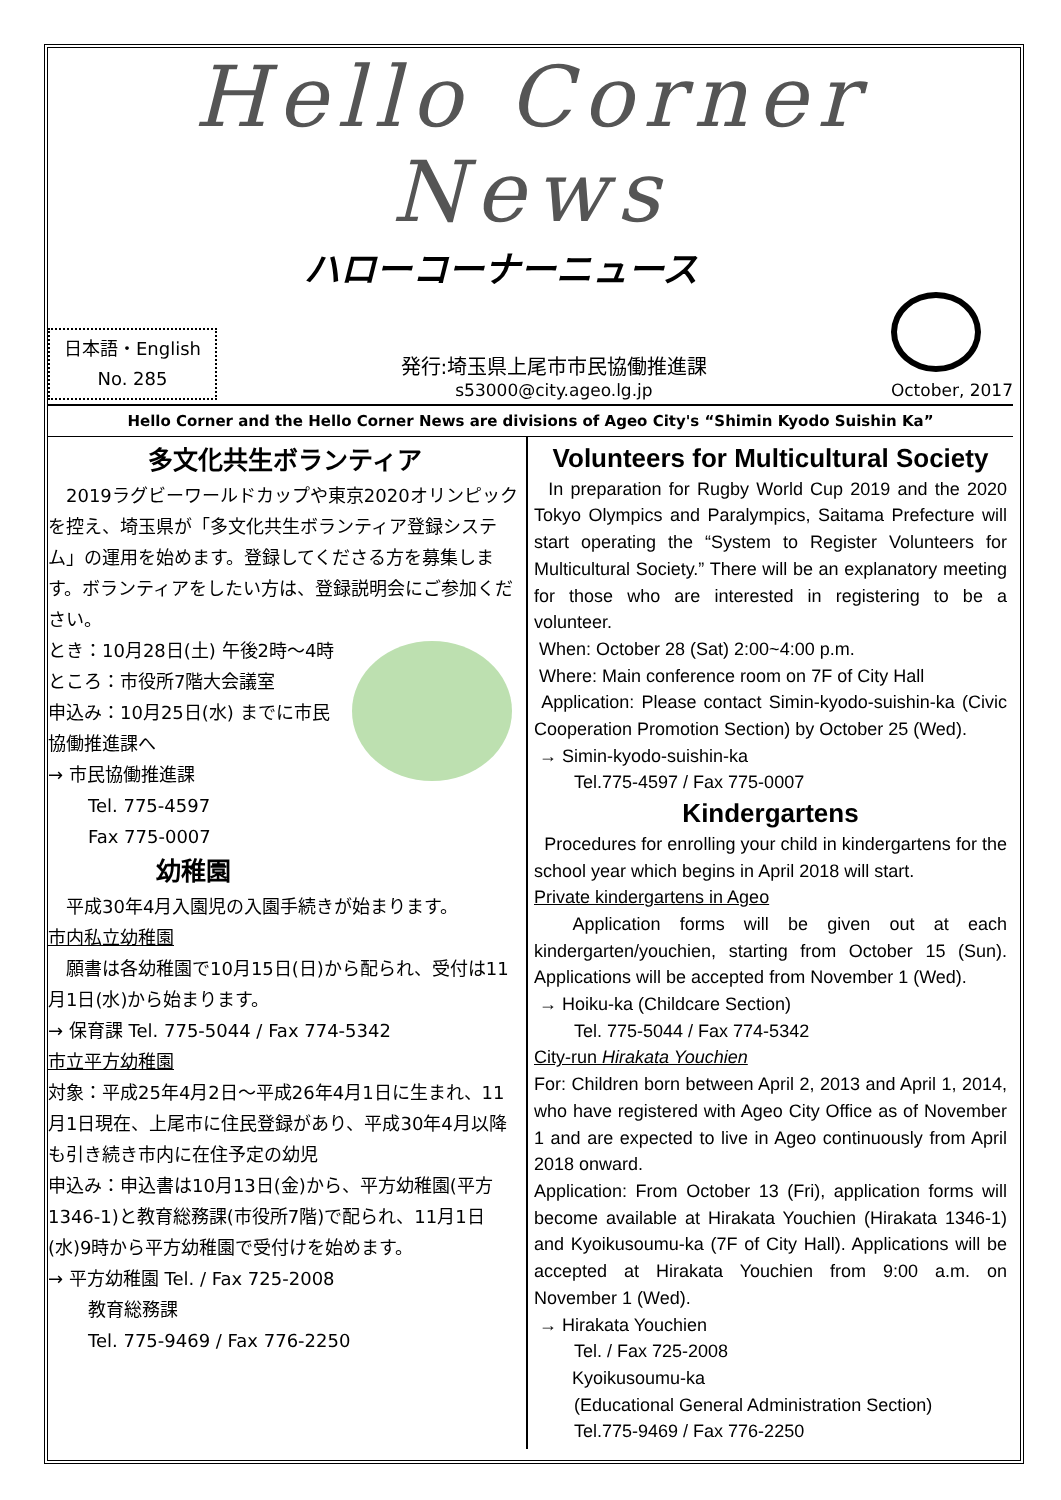Hello Corner News
ハローコーナーニュース
日本語・English
No. 285
発行:埼玉県上尾市市民協働推進課
s53000@city.ageo.lg.jp
October, 2017
Hello Corner and the Hello Corner News are divisions of Ageo City's “Shimin Kyodo Suishin Ka”
多文化共生ボランティア
　2019ラグビーワールドカップや東京2020オリンピックを控え、埼玉県が「多文化共生ボランティア登録システム」の運用を始めます。登録してくださる方を募集します。ボランティアをしたい方は、登録説明会にご参加ください。
とき：10月28日(土) 午後2時～4時
ところ：市役所7階大会議室
申込み：10月25日(水) までに市民協働推進課へ
→ 市民協働推進課
Tel. 775-4597
Fax 775-0007
幼稚園
　平成30年4月入園児の入園手続きが始まります。
市内私立幼稚園
　願書は各幼稚園で10月15日(日)から配られ、受付は11月1日(水)から始まります。
→ 保育課 Tel. 775-5044 / Fax 774-5342
市立平方幼稚園
対象：平成25年4月2日～平成26年4月1日に生まれ、11月1日現在、上尾市に住民登録があり、平成30年4月以降も引き続き市内に在住予定の幼児
申込み：申込書は10月13日(金)から、平方幼稚園(平方1346-1)と教育総務課(市役所7階)で配られ、11月1日(水)9時から平方幼稚園で受付けを始めます。
→ 平方幼稚園 Tel. / Fax 725-2008
教育総務課
Tel. 775-9469 / Fax 776-2250
Volunteers for Multicultural Society
In preparation for Rugby World Cup 2019 and the 2020 Tokyo Olympics and Paralympics, Saitama Prefecture will start operating the “System to Register Volunteers for Multicultural Society.” There will be an explanatory meeting for those who are interested in registering to be a volunteer.
When: October 28 (Sat) 2:00~4:00 p.m.
Where: Main conference room on 7F of City Hall
Application: Please contact Simin-kyodo-suishin-ka (Civic Cooperation Promotion Section) by October 25 (Wed).
→ Simin-kyodo-suishin-ka
Tel.775-4597 / Fax 775-0007
Kindergartens
Procedures for enrolling your child in kindergartens for the school year which begins in April 2018 will start.
Private kindergartens in Ageo
Application forms will be given out at each kindergarten/youchien, starting from October 15 (Sun). Applications will be accepted from November 1 (Wed).
→ Hoiku-ka (Childcare Section)
Tel. 775-5044 / Fax 774-5342
City-run Hirakata Youchien
For: Children born between April 2, 2013 and April 1, 2014, who have registered with Ageo City Office as of November 1 and are expected to live in Ageo continuously from April 2018 onward.
Application: From October 13 (Fri), application forms will become available at Hirakata Youchien (Hirakata 1346-1) and Kyoikusoumu-ka (7F of City Hall). Applications will be accepted at Hirakata Youchien from 9:00 a.m. on November 1 (Wed).
→ Hirakata Youchien
Tel. / Fax 725-2008
Kyoikusoumu-ka
(Educational General Administration Section)
Tel.775-9469 / Fax 776-2250